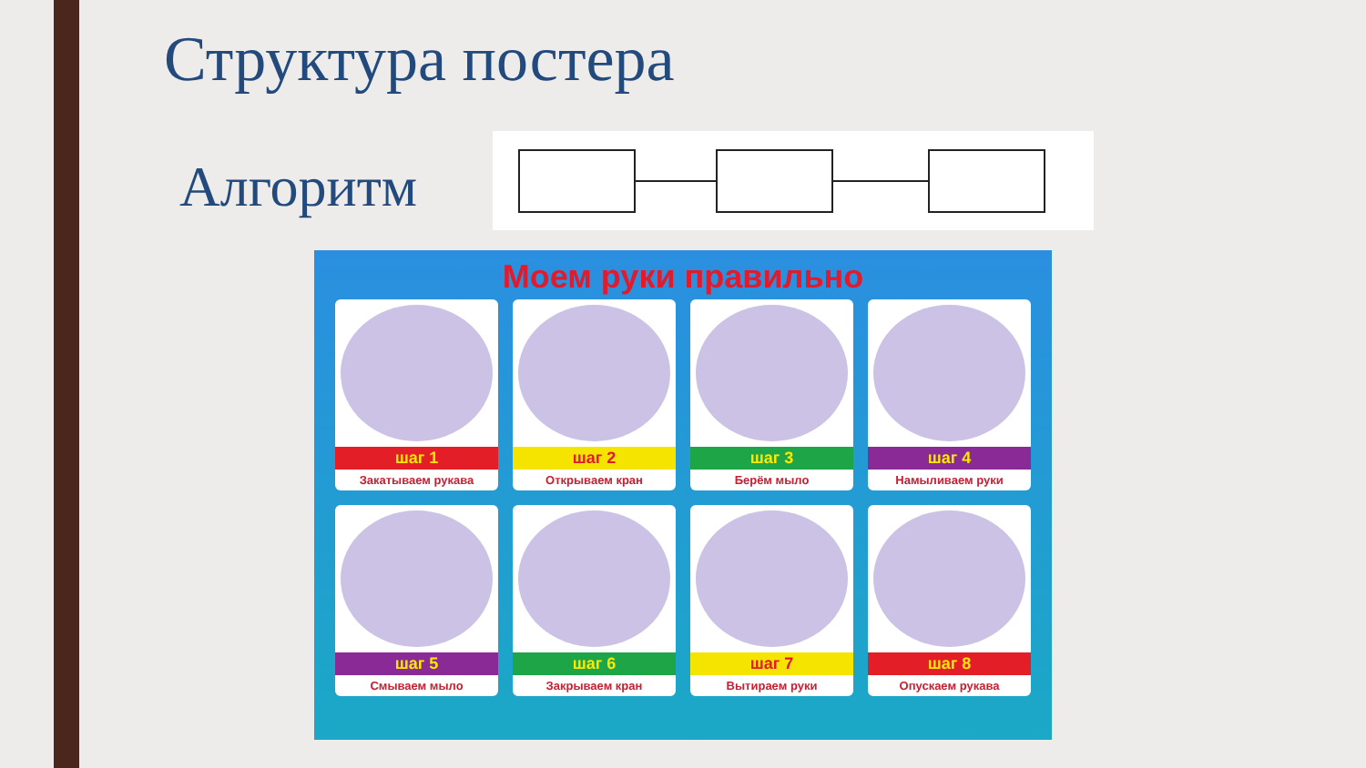Структура постера
Алгоритм
Моем руки правильно
шаг 1
Закатываем рукава
шаг 2
Открываем кран
шаг 3
Берём мыло
шаг 4
Намыливаем руки
шаг 5
Смываем мыло
шаг 6
Закрываем кран
шаг 7
Вытираем руки
шаг 8
Опускаем рукава